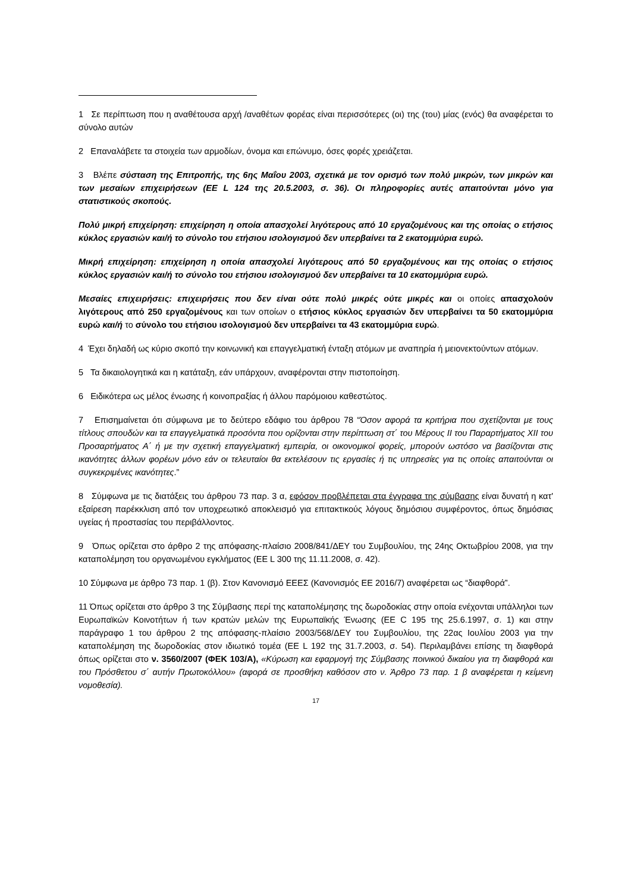1 Σε περίπτωση που η αναθέτουσα αρχή /αναθέτων φορέας είναι περισσότερες (οι) της (του) μίας (ενός) θα αναφέρεται το σύνολο αυτών
2 Επαναλάβετε τα στοιχεία των αρμοδίων, όνομα και επώνυμο, όσες φορές χρειάζεται.
3 Βλέπε σύσταση της Επιτροπής, της 6ης Μαΐου 2003, σχετικά με τον ορισμό των πολύ μικρών, των μικρών και των μεσαίων επιχειρήσεων (ΕΕ L 124 της 20.5.2003, σ. 36). Οι πληροφορίες αυτές απαιτούνται μόνο για στατιστικούς σκοπούς.
Πολύ μικρή επιχείρηση: επιχείρηση η οποία απασχολεί λιγότερους από 10 εργαζομένους και της οποίας ο ετήσιος κύκλος εργασιών και/ή το σύνολο του ετήσιου ισολογισμού δεν υπερβαίνει τα 2 εκατομμύρια ευρώ.
Μικρή επιχείρηση: επιχείρηση η οποία απασχολεί λιγότερους από 50 εργαζομένους και της οποίας ο ετήσιος κύκλος εργασιών και/ή το σύνολο του ετήσιου ισολογισμού δεν υπερβαίνει τα 10 εκατομμύρια ευρώ.
Μεσαίες επιχειρήσεις: επιχειρήσεις που δεν είναι ούτε πολύ μικρές ούτε μικρές και οι οποίες απασχολούν λιγότερους από 250 εργαζομένους και των οποίων ο ετήσιος κύκλος εργασιών δεν υπερβαίνει τα 50 εκατομμύρια ευρώ και/ή το σύνολο του ετήσιου ισολογισμού δεν υπερβαίνει τα 43 εκατομμύρια ευρώ.
4 Έχει δηλαδή ως κύριο σκοπό την κοινωνική και επαγγελματική ένταξη ατόμων με αναπηρία ή μειονεκτούντων ατόμων.
5 Τα δικαιολογητικά και η κατάταξη, εάν υπάρχουν, αναφέρονται στην πιστοποίηση.
6 Ειδικότερα ως μέλος ένωσης ή κοινοπραξίας ή άλλου παρόμοιου καθεστώτος.
7 Επισημαίνεται ότι σύμφωνα με το δεύτερο εδάφιο του άρθρου 78 “Όσον αφορά τα κριτήρια που σχετίζονται με τους τίτλους σπουδών και τα επαγγελματικά προσόντα που ορίζονται στην περίπτωση στ΄ του Μέρους ΙΙ του Παραρτήματος XII του Προσαρτήματος Α΄ ή με την σχετική επαγγελματική εμπειρία, οι οικονομικοί φορείς, μπορούν ωστόσο να βασίζονται στις ικανότητες άλλων φορέων μόνο εάν οι τελευταίοι θα εκτελέσουν τις εργασίες ή τις υπηρεσίες για τις οποίες απαιτούνται οι συγκεκριμένες ικανότητες.”
8 Σύμφωνα με τις διατάξεις του άρθρου 73 παρ. 3 α, εφόσον προβλέπεται στα έγγραφα της σύμβασης είναι δυνατή η κατ' εξαίρεση παρέκκλιση από τον υποχρεωτικό αποκλεισμό για επιτακτικούς λόγους δημόσιου συμφέροντος, όπως δημόσιας υγείας ή προστασίας του περιβάλλοντος.
9 Όπως ορίζεται στο άρθρο 2 της απόφασης-πλαίσιο 2008/841/ΔΕΥ του Συμβουλίου, της 24ης Οκτωβρίου 2008, για την καταπολέμηση του οργανωμένου εγκλήματος (ΕΕ L 300 της 11.11.2008, σ. 42).
10 Σύμφωνα με άρθρο 73 παρ. 1 (β). Στον Κανονισμό ΕΕΕΣ (Κανονισμός ΕΕ 2016/7) αναφέρεται ως “διαφθορά”.
11 Όπως ορίζεται στο άρθρο 3 της Σύμβασης περί της καταπολέμησης της δωροδοκίας στην οποία ενέχονται υπάλληλοι των Ευρωπαϊκών Κοινοτήτων ή των κρατών μελών της Ευρωπαϊκής Ένωσης (ΕΕ C 195 της 25.6.1997, σ. 1) και στην παράγραφο 1 του άρθρου 2 της απόφασης-πλαίσιο 2003/568/ΔΕΥ του Συμβουλίου, της 22ας Ιουλίου 2003 για την καταπολέμηση της δωροδοκίας στον ιδιωτικό τομέα (ΕΕ L 192 της 31.7.2003, σ. 54). Περιλαμβάνει επίσης τη διαφθορά όπως ορίζεται στο ν. 3560/2007 (ΦΕΚ 103/Α), «Κύρωση και εφαρμογή της Σύμβασης ποινικού δικαίου για τη διαφθορά και του Πρόσθετου σ΄ αυτήν Πρωτοκόλλου» (αφορά σε προσθήκη καθόσον στο ν. Άρθρο 73 παρ. 1 β αναφέρεται η κείμενη νομοθεσία).
17